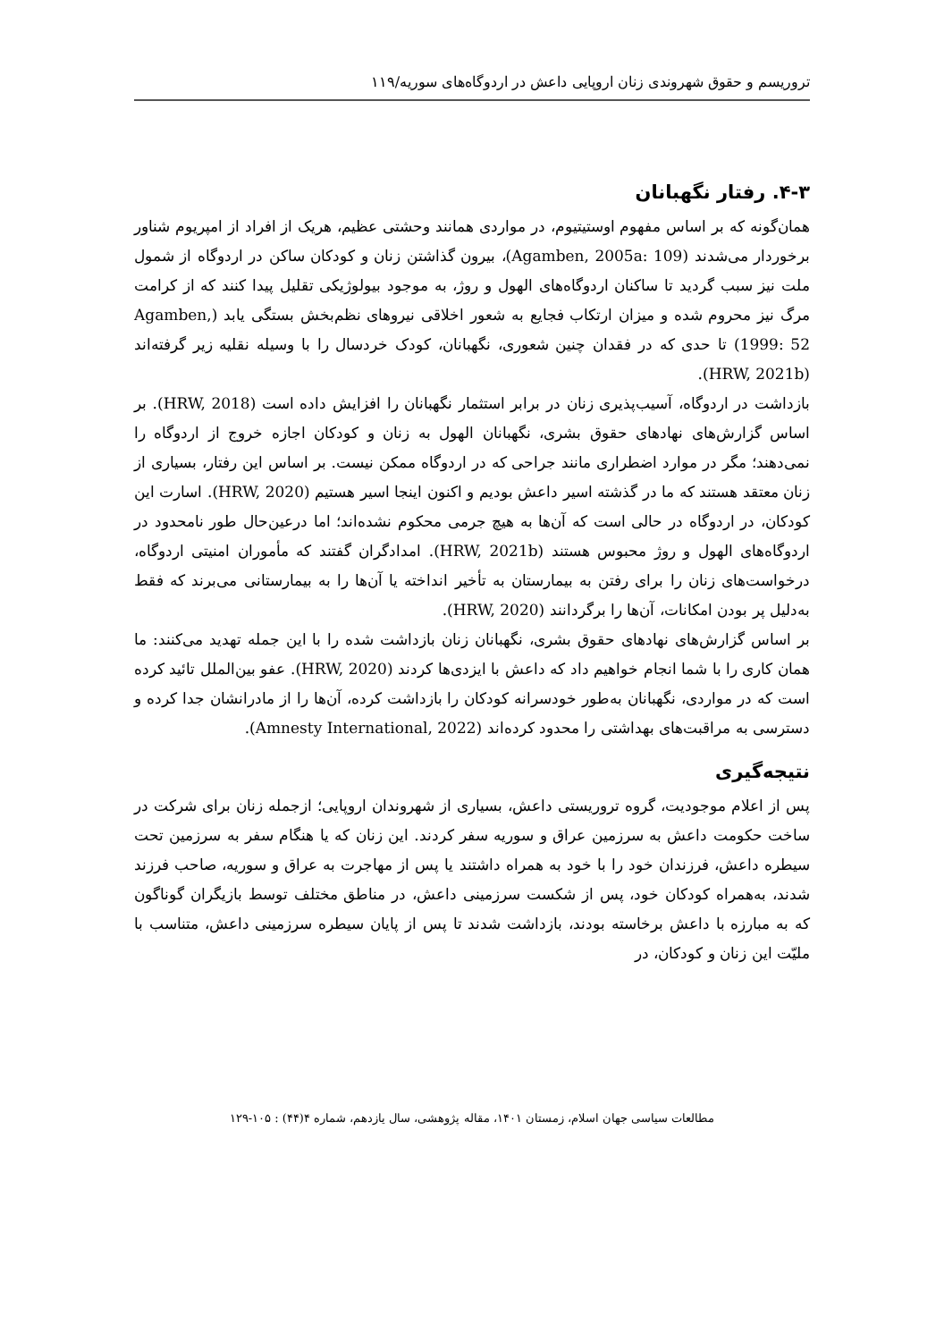تروریسم و حقوق شهروندی زنان اروپایی داعش در اردوگاه‌های سوریه/۱۱۹
۴-۳. رفتار نگهبانان
همان‌گونه که بر اساس مفهوم اوستیتیوم، در مواردی همانند وحشتی عظیم، هریک از افراد از امپریوم شناور برخوردار می‌شدند (Agamben, 2005a: 109)، بیرون گذاشتن زنان و کودکان ساکن در اردوگاه از شمول ملت نیز سبب گردید تا ساکنان اردوگاه‌های الهول و روژ، به موجود بیولوژیکی تقلیل پیدا کنند که از کرامت مرگ نیز محروم شده و میزان ارتکاب فجایع به شعور اخلاقی نیروهای نظم‌بخش بستگی یابد (Agamben, 1999: 52) تا حدی که در فقدان چنین شعوری، نگهبانان، کودک خردسال را با وسیله نقلیه زیر گرفته‌اند (HRW, 2021b).
بازداشت در اردوگاه، آسیب‌پذیری زنان در برابر استثمار نگهبانان را افزایش داده است (HRW, 2018). بر اساس گزارش‌های نهادهای حقوق بشری، نگهبانان الهول به زنان و کودکان اجازه خروج از اردوگاه را نمی‌دهند؛ مگر در موارد اضطراری مانند جراحی که در اردوگاه ممکن نیست. بر اساس این رفتار، بسیاری از زنان معتقد هستند که ما در گذشته اسیر داعش بودیم و اکنون اینجا اسیر هستیم (HRW, 2020). اسارت این کودکان، در اردوگاه در حالی است که آن‌ها به هیچ جرمی محکوم نشده‌اند؛ اما درعین‌حال طور نامحدود در اردوگاه‌های الهول و روژ محبوس هستند (HRW, 2021b). امدادگران گفتند که مأموران امنیتی اردوگاه، درخواست‌های زنان را برای رفتن به بیمارستان به تأخیر انداخته یا آن‌ها را به بیمارستانی می‌برند که فقط به‌دلیل پر بودن امکانات، آن‌ها را برگردانند (HRW, 2020).
بر اساس گزارش‌های نهادهای حقوق بشری، نگهبانان زنان بازداشت شده را با این جمله تهدید می‌کنند: ما همان کاری را با شما انجام خواهیم داد که داعش با ایزدی‌ها کردند (HRW, 2020). عفو بین‌الملل تائید کرده است که در مواردی، نگهبانان به‌طور خودسرانه کودکان را بازداشت کرده، آن‌ها را از مادرانشان جدا کرده و دسترسی به مراقبت‌های بهداشتی را محدود کرده‌اند (Amnesty International, 2022).
نتیجه‌گیری
پس از اعلام موجودیت، گروه تروریستی داعش، بسیاری از شهروندان اروپایی؛ ازجمله زنان برای شرکت در ساخت حکومت داعش به سرزمین عراق و سوریه سفر کردند. این زنان که یا هنگام سفر به سرزمین تحت سیطره داعش، فرزندان خود را با خود به همراه داشتند یا پس از مهاجرت به عراق و سوریه، صاحب فرزند شدند، به‌همراه کودکان خود، پس از شکست سرزمینی داعش، در مناطق مختلف توسط بازیگران گوناگون که به مبارزه با داعش برخاسته بودند، بازداشت شدند تا پس از پایان سیطره سرزمینی داعش، متناسب با ملیّت این زنان و کودکان، در
مطالعات سیاسی جهان اسلام، زمستان ۱۴۰۱، مقاله پژوهشی، سال یازدهم، شماره ۴(۴۴) : ۱۰۵-۱۲۹